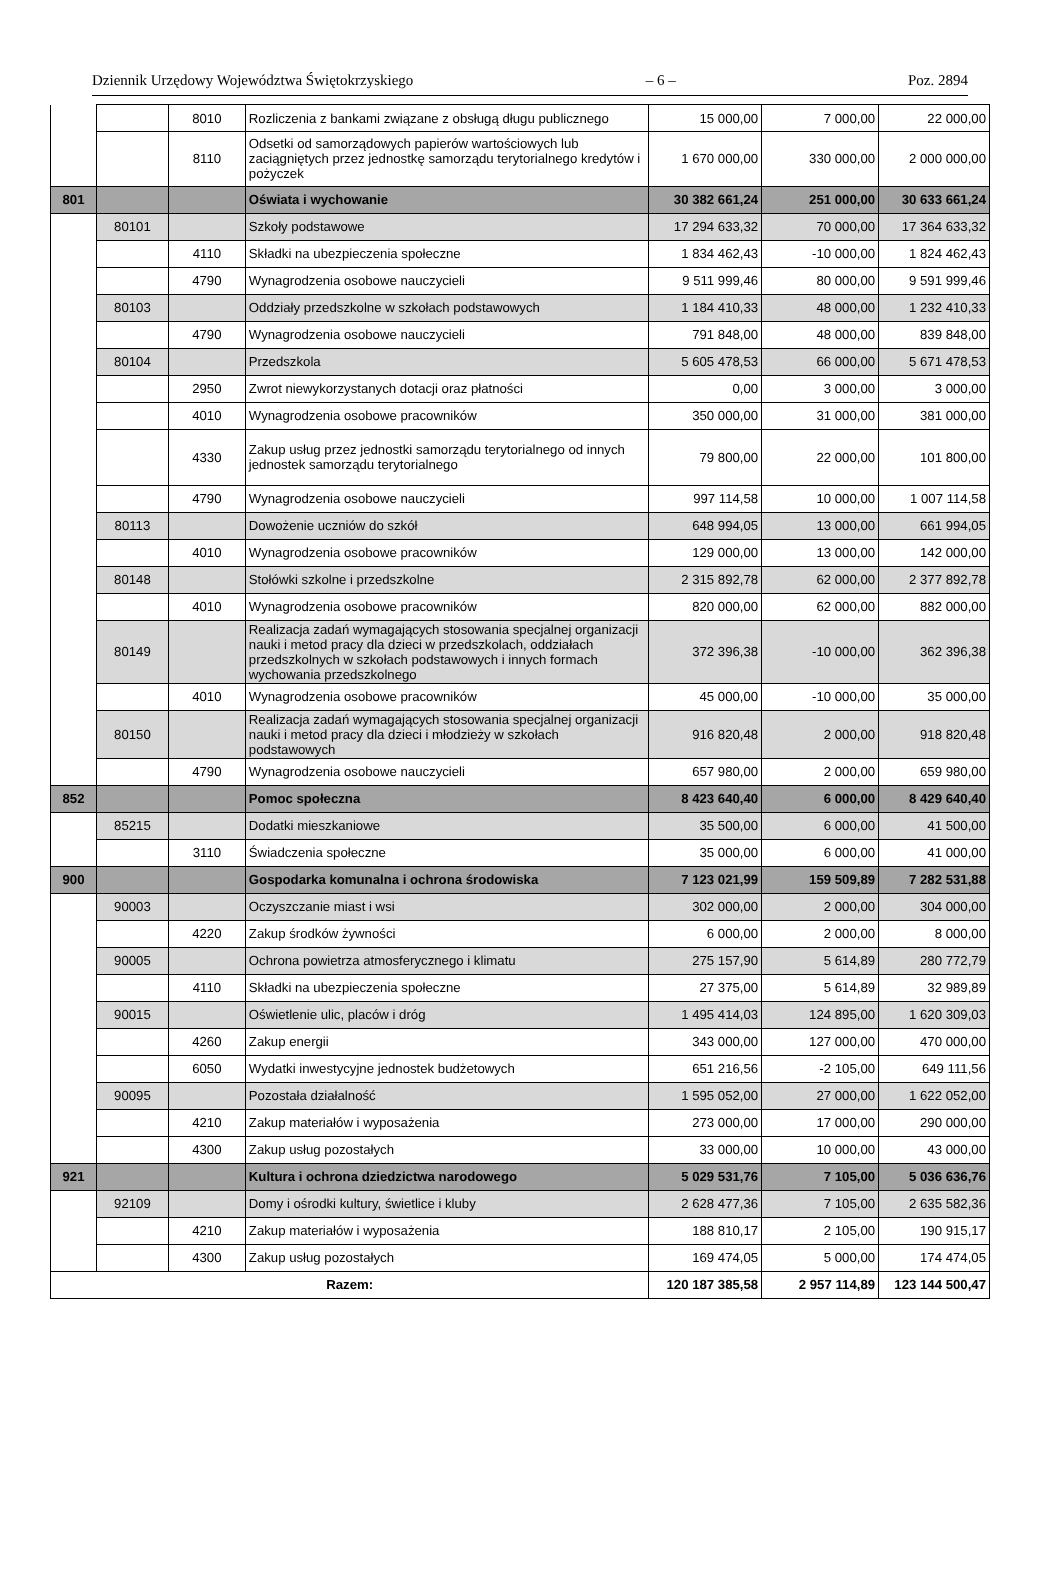Dziennik Urzędowy Województwa Świętokrzyskiego – 6 – Poz. 2894
| | | 8010 | Rozliczenia z bankami związane z obsługą długu publicznego | 15 000,00 | 7 000,00 | 22 000,00 |
| | | 8110 | Odsetki od samorządowych papierów wartościowych lub zaciągniętych przez jednostkę samorządu terytorialnego kredytów i pożyczek | 1 670 000,00 | 330 000,00 | 2 000 000,00 |
| 801 | | | Oświata i wychowanie | 30 382 661,24 | 251 000,00 | 30 633 661,24 |
| | 80101 | | Szkoły podstawowe | 17 294 633,32 | 70 000,00 | 17 364 633,32 |
| | | 4110 | Składki na ubezpieczenia społeczne | 1 834 462,43 | -10 000,00 | 1 824 462,43 |
| | | 4790 | Wynagrodzenia osobowe nauczycieli | 9 511 999,46 | 80 000,00 | 9 591 999,46 |
| | 80103 | | Oddziały przedszkolne w szkołach podstawowych | 1 184 410,33 | 48 000,00 | 1 232 410,33 |
| | | 4790 | Wynagrodzenia osobowe nauczycieli | 791 848,00 | 48 000,00 | 839 848,00 |
| | 80104 | | Przedszkola | 5 605 478,53 | 66 000,00 | 5 671 478,53 |
| | | 2950 | Zwrot niewykorzystanych dotacji oraz płatności | 0,00 | 3 000,00 | 3 000,00 |
| | | 4010 | Wynagrodzenia osobowe pracowników | 350 000,00 | 31 000,00 | 381 000,00 |
| | | 4330 | Zakup usług przez jednostki samorządu terytorialnego od innych jednostek samorządu terytorialnego | 79 800,00 | 22 000,00 | 101 800,00 |
| | | 4790 | Wynagrodzenia osobowe nauczycieli | 997 114,58 | 10 000,00 | 1 007 114,58 |
| | 80113 | | Dowożenie uczniów do szkół | 648 994,05 | 13 000,00 | 661 994,05 |
| | | 4010 | Wynagrodzenia osobowe pracowników | 129 000,00 | 13 000,00 | 142 000,00 |
| | 80148 | | Stołówki szkolne i przedszkolne | 2 315 892,78 | 62 000,00 | 2 377 892,78 |
| | | 4010 | Wynagrodzenia osobowe pracowników | 820 000,00 | 62 000,00 | 882 000,00 |
| | 80149 | | Realizacja zadań wymagających stosowania specjalnej organizacji nauki i metod pracy dla dzieci w przedszkolach, oddziałach przedszkolnych w szkołach podstawowych i innych formach wychowania przedszkolnego | 372 396,38 | -10 000,00 | 362 396,38 |
| | | 4010 | Wynagrodzenia osobowe pracowników | 45 000,00 | -10 000,00 | 35 000,00 |
| | 80150 | | Realizacja zadań wymagających stosowania specjalnej organizacji nauki i metod pracy dla dzieci i młodzieży w szkołach podstawowych | 916 820,48 | 2 000,00 | 918 820,48 |
| | | 4790 | Wynagrodzenia osobowe nauczycieli | 657 980,00 | 2 000,00 | 659 980,00 |
| 852 | | | Pomoc społeczna | 8 423 640,40 | 6 000,00 | 8 429 640,40 |
| | 85215 | | Dodatki mieszkaniowe | 35 500,00 | 6 000,00 | 41 500,00 |
| | | 3110 | Świadczenia społeczne | 35 000,00 | 6 000,00 | 41 000,00 |
| 900 | | | Gospodarka komunalna i ochrona środowiska | 7 123 021,99 | 159 509,89 | 7 282 531,88 |
| | 90003 | | Oczyszczanie miast i wsi | 302 000,00 | 2 000,00 | 304 000,00 |
| | | 4220 | Zakup środków żywności | 6 000,00 | 2 000,00 | 8 000,00 |
| | 90005 | | Ochrona powietrza atmosferycznego i klimatu | 275 157,90 | 5 614,89 | 280 772,79 |
| | | 4110 | Składki na ubezpieczenia społeczne | 27 375,00 | 5 614,89 | 32 989,89 |
| | 90015 | | Oświetlenie ulic, placów i dróg | 1 495 414,03 | 124 895,00 | 1 620 309,03 |
| | | 4260 | Zakup energii | 343 000,00 | 127 000,00 | 470 000,00 |
| | | 6050 | Wydatki inwestycyjne jednostek budżetowych | 651 216,56 | -2 105,00 | 649 111,56 |
| | 90095 | | Pozostała działalność | 1 595 052,00 | 27 000,00 | 1 622 052,00 |
| | | 4210 | Zakup materiałów i wyposażenia | 273 000,00 | 17 000,00 | 290 000,00 |
| | | 4300 | Zakup usług pozostałych | 33 000,00 | 10 000,00 | 43 000,00 |
| 921 | | | Kultura i ochrona dziedzictwa narodowego | 5 029 531,76 | 7 105,00 | 5 036 636,76 |
| | 92109 | | Domy i ośrodki kultury, świetlice i kluby | 2 628 477,36 | 7 105,00 | 2 635 582,36 |
| | | 4210 | Zakup materiałów i wyposażenia | 188 810,17 | 2 105,00 | 190 915,17 |
| | | 4300 | Zakup usług pozostałych | 169 474,05 | 5 000,00 | 174 474,05 |
| Razem: | | | | 120 187 385,58 | 2 957 114,89 | 123 144 500,47 |